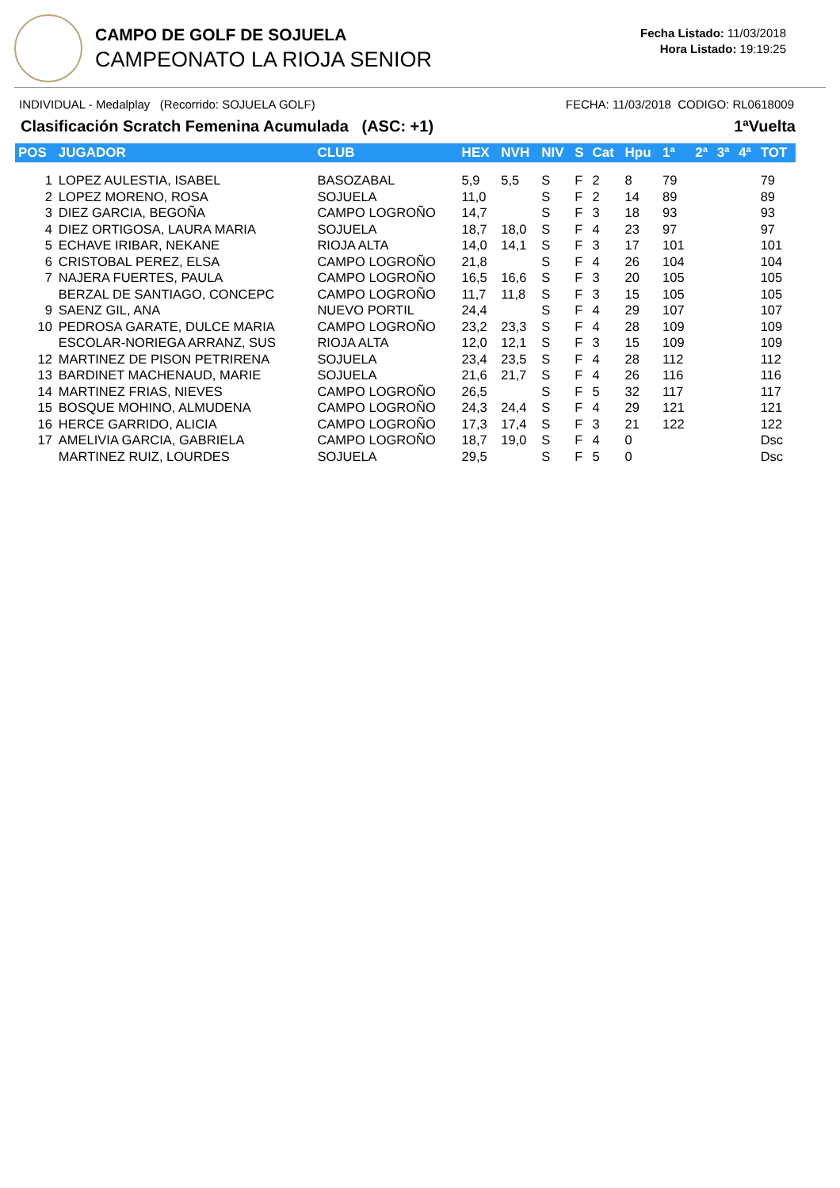CAMPO DE GOLF DE SOJUELA
CAMPEONATO LA RIOJA SENIOR
Fecha Listado: 11/03/2018
Hora Listado: 19:19:25
INDIVIDUAL - Medalplay (Recorrido: SOJUELA GOLF) FECHA: 11/03/2018 CODIGO: RL0618009
Clasificación Scratch Femenina Acumulada (ASC: +1) 1ªVuelta
| POS | JUGADOR | CLUB | HEX | NVH | NIV | S | Cat | Hpu | 1ª | 2ª | 3ª | 4ª | TOT |
| --- | --- | --- | --- | --- | --- | --- | --- | --- | --- | --- | --- | --- | --- |
| 1 | LOPEZ AULESTIA, ISABEL | BASOZABAL | 5,9 | 5,5 | S | F | 2 | 8 | 79 | | | | 79 |
| 2 | LOPEZ MORENO, ROSA | SOJUELA | 11,0 | | S | F | 2 | 14 | 89 | | | | 89 |
| 3 | DIEZ GARCIA, BEGOÑA | CAMPO LOGROÑO | 14,7 | | S | F | 3 | 18 | 93 | | | | 93 |
| 4 | DIEZ ORTIGOSA, LAURA MARIA | SOJUELA | 18,7 | 18,0 | S | F | 4 | 23 | 97 | | | | 97 |
| 5 | ECHAVE IRIBAR, NEKANE | RIOJA ALTA | 14,0 | 14,1 | S | F | 3 | 17 | 101 | | | | 101 |
| 6 | CRISTOBAL PEREZ, ELSA | CAMPO LOGROÑO | 21,8 | | S | F | 4 | 26 | 104 | | | | 104 |
| 7 | NAJERA FUERTES, PAULA | CAMPO LOGROÑO | 16,5 | 16,6 | S | F | 3 | 20 | 105 | | | | 105 |
| | BERZAL DE SANTIAGO, CONCEPC | CAMPO LOGROÑO | 11,7 | 11,8 | S | F | 3 | 15 | 105 | | | | 105 |
| 9 | SAENZ GIL, ANA | NUEVO PORTIL | 24,4 | | S | F | 4 | 29 | 107 | | | | 107 |
| 10 | PEDROSA GARATE, DULCE MARIA | CAMPO LOGROÑO | 23,2 | 23,3 | S | F | 4 | 28 | 109 | | | | 109 |
| | ESCOLAR-NORIEGA ARRANZ, SUS | RIOJA ALTA | 12,0 | 12,1 | S | F | 3 | 15 | 109 | | | | 109 |
| 12 | MARTINEZ DE PISON PETRIRENA | SOJUELA | 23,4 | 23,5 | S | F | 4 | 28 | 112 | | | | 112 |
| 13 | BARDINET MACHENAUD, MARIE | SOJUELA | 21,6 | 21,7 | S | F | 4 | 26 | 116 | | | | 116 |
| 14 | MARTINEZ FRIAS, NIEVES | CAMPO LOGROÑO | 26,5 | | S | F | 5 | 32 | 117 | | | | 117 |
| 15 | BOSQUE MOHINO, ALMUDENA | CAMPO LOGROÑO | 24,3 | 24,4 | S | F | 4 | 29 | 121 | | | | 121 |
| 16 | HERCE GARRIDO, ALICIA | CAMPO LOGROÑO | 17,3 | 17,4 | S | F | 3 | 21 | 122 | | | | 122 |
| 17 | AMELIVIA GARCIA, GABRIELA | CAMPO LOGROÑO | 18,7 | 19,0 | S | F | 4 | 0 | | | | | Dsc |
| | MARTINEZ RUIZ, LOURDES | SOJUELA | 29,5 | | S | F | 5 | 0 | | | | | Dsc |